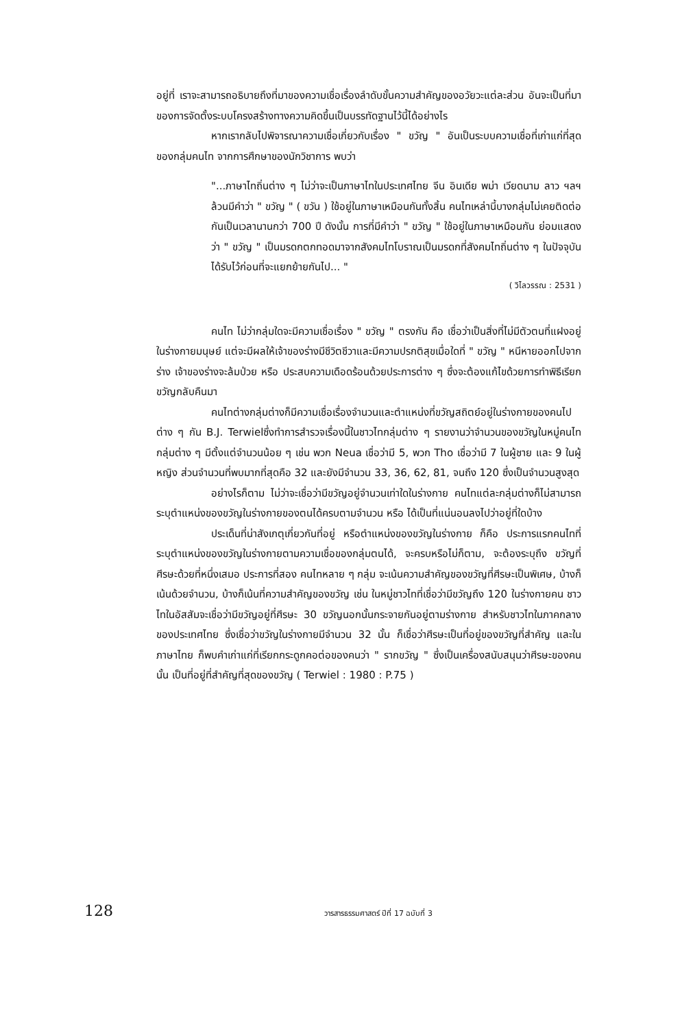อยู่ที่ เราจะสามารถอธิบายถึงที่มาของความเชื่อเรื่องลำดับขั้นความสำคัญของอวัยวะแต่ละส่วน อันจะเป็นที่มาของการจัดตั้งระบบโครงสร้างทางความคิดขึ้นเป็นบรรทัดฐานไว้นี้ได้อย่างไร
หากเรากลับไปพิจารณาความเชื่อเกี่ยวกับเรื่อง " ขวัญ " อันเป็นระบบความเชื่อที่เก่าแก่ที่สุดของกลุ่มคนไท จากการศึกษาของนักวิชาการ พบว่า
"...ภาษาไทถิ่นต่าง ๆ ไม่ว่าจะเป็นภาษาไทในประเทศไทย จีน อินเดีย พม่า เวียดนาม ลาว ฯลฯ ล้วนมีคำว่า " ขวัญ " ( ขวัน ) ใช้อยู่ในภาษาเหมือนกันทั้งสิ้น คนไทเหล่านี้บางกลุ่มไม่เคยติดต่อกันเป็นเวลานานกว่า 700 ปี ดังนั้น การที่มีคำว่า " ขวัญ " ใช้อยู่ในภาษาเหมือนกัน ย่อมแสดงว่า " ขวัญ " เป็นมรดกตกทอดมาจากสังคมไทโบราณเป็นมรดกที่สังคมไทถิ่นต่าง ๆ ในปัจจุบัน ได้รับไว้ก่อนที่จะแยกย้ายกันไป... "
( วิไลวรรณ : 2531 )
คนไท ไม่ว่ากลุ่มใดจะมีความเชื่อเรื่อง " ขวัญ " ตรงกัน คือ เชื่อว่าเป็นสิ่งที่ไม่มีตัวตนที่แฝงอยู่ในร่างกายมนุษย์ แต่จะมีผลให้เจ้าของร่างมีชีวิตชีวาและมีความปรกติสุขเมื่อใดที่ " ขวัญ " หนีหายออกไปจากร่าง เจ้าของร่างจะล้มป่วย หรือ ประสบความเดือดร้อนด้วยประการต่าง ๆ ซึ่งจะต้องแก้ไขด้วยการทำพิธีเรียกขวัญกลับคืนมา
คนไทต่างกลุ่มต่างก็มีความเชื่อเรื่องจำนวนและตำแหน่งที่ขวัญสถิตย์อยู่ในร่างกายของคนไปต่าง ๆ กัน B.J. Terwielซึ่งทำการสำรวจเรื่องนี้ในชาวไทกลุ่มต่าง ๆ รายงานว่าจำนวนของขวัญในหมู่คนไทกลุ่มต่าง ๆ มีตั้งแต่จำนวนน้อย ๆ เช่น พวก Neua เชื่อว่ามี 5, พวก Tho เชื่อว่ามี 7 ในผู้ชาย และ 9 ในผู้หญิง ส่วนจำนวนที่พบมากที่สุดคือ 32 และยังมีจำนวน 33, 36, 62, 81, จนถึง 120 ซึ่งเป็นจำนวนสูงสุด
อย่างไรก็ตาม ไม่ว่าจะเชื่อว่ามีขวัญอยู่จำนวนเท่าใดในร่างกาย คนไทแต่ละกลุ่มต่างก็ไม่สามารถระบุตำแหน่งของขวัญในร่างกายของตนได้ครบตามจำนวน หรือ ได้เป็นที่แน่นอนลงไปว่าอยู่ที่ใดบ้าง
ประเด็นที่น่าสังเกตุเกี่ยวกันที่อยู่ หรือตำแหน่งของขวัญในร่างกาย ก็คือ ประการแรกคนไทที่ระบุตำแหน่งของขวัญในร่างกายตามความเชื่อของกลุ่มตนได้, จะครบหรือไม่ก็ตาม, จะต้องระบุถึง ขวัญที่ศีรษะด้วยที่หนึ่งเสมอ ประการที่สอง คนไทหลาย ๆ กลุ่ม จะเน้นความสำคัญของขวัญที่ศีรษะเป็นพิเศษ, บ้างก็เน้นด้วยจำนวน, บ้างก็เน้นที่ความสำคัญของขวัญ เช่น ในหมู่ชาวไทที่เชื่อว่ามีขวัญถึง 120 ในร่างกายคน ชาวไทในอัสสัมจะเชื่อว่ามีขวัญอยู่ที่ศีรษะ 30 ขวัญนอกนั้นกระจายกันอยู่ตามร่างกาย สำหรับชาวไทในภาคกลางของประเทศไทย ซึ่งเชื่อว่าขวัญในร่างกายมีจำนวน 32 นั้น ก็เชื่อว่าศีรษะเป็นที่อยู่ของขวัญที่สำคัญ และในภาษาไทย ก็พบคำเก่าแก่ที่เรียกกระดูกคอต่อของคนว่า " รากขวัญ " ซึ่งเป็นเครื่องสนับสนุนว่าศีรษะของคนนั้น เป็นที่อยู่ที่สำคัญที่สุดของขวัญ ( Terwiel : 1980 : P.75 )
128
วารสารธรรมศาสตร์ ปีที่ 17 ฉบับที่ 3